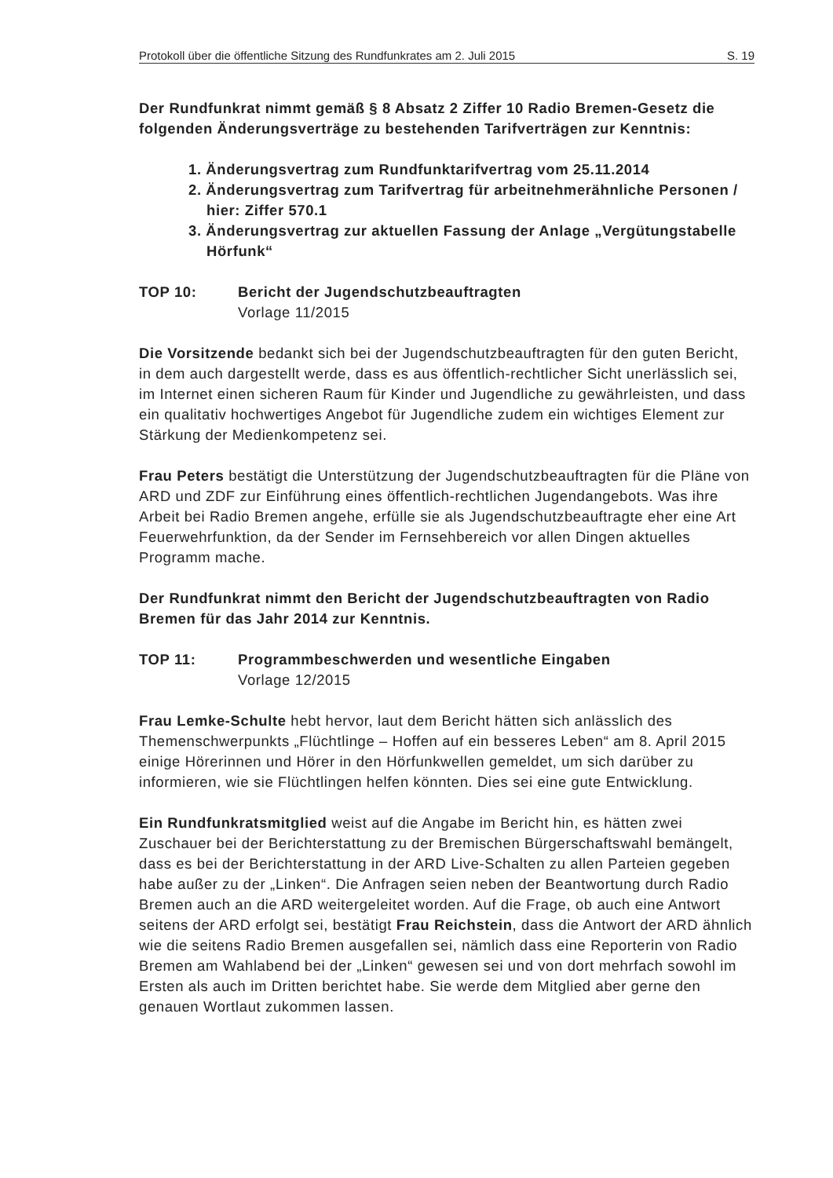Protokoll über die öffentliche Sitzung des Rundfunkrates am 2. Juli 2015 S. 19
Der Rundfunkrat nimmt gemäß § 8 Absatz 2 Ziffer 10 Radio Bremen-Gesetz die folgenden Änderungsverträge zu bestehenden Tarifverträgen zur Kenntnis:
1. Änderungsvertrag zum Rundfunktarifvertrag vom 25.11.2014
2. Änderungsvertrag zum Tarifvertrag für arbeitnehmerähnliche Personen / hier: Ziffer 570.1
3. Änderungsvertrag zur aktuellen Fassung der Anlage „Vergütungstabelle Hörfunk“
TOP 10: Bericht der Jugendschutzbeauftragten
Vorlage 11/2015
Die Vorsitzende bedankt sich bei der Jugendschutzbeauftragten für den guten Bericht, in dem auch dargestellt werde, dass es aus öffentlich-rechtlicher Sicht unerlässlich sei, im Internet einen sicheren Raum für Kinder und Jugendliche zu gewährleisten, und dass ein qualitativ hochwertiges Angebot für Jugendliche zudem ein wichtiges Element zur Stärkung der Medienkompetenz sei.
Frau Peters bestätigt die Unterstützung der Jugendschutzbeauftragten für die Pläne von ARD und ZDF zur Einführung eines öffentlich-rechtlichen Jugendangebots. Was ihre Arbeit bei Radio Bremen angehe, erfülle sie als Jugendschutzbeauftragte eher eine Art Feuerwehrfunktion, da der Sender im Fernsehbereich vor allen Dingen aktuelles Programm mache.
Der Rundfunkrat nimmt den Bericht der Jugendschutzbeauftragten von Radio Bremen für das Jahr 2014 zur Kenntnis.
TOP 11: Programmbeschwerden und wesentliche Eingaben
Vorlage 12/2015
Frau Lemke-Schulte hebt hervor, laut dem Bericht hätten sich anlässlich des Themenschwerpunkts „Flüchtlinge – Hoffen auf ein besseres Leben“ am 8. April 2015 einige Hörerinnen und Hörer in den Hörfunkwellen gemeldet, um sich darüber zu informieren, wie sie Flüchtlingen helfen könnten. Dies sei eine gute Entwicklung.
Ein Rundfunkratsmitglied weist auf die Angabe im Bericht hin, es hätten zwei Zuschauer bei der Berichterstattung zu der Bremischen Bürgerschaftswahl bemängelt, dass es bei der Berichterstattung in der ARD Live-Schalten zu allen Parteien gegeben habe außer zu der „Linken“. Die Anfragen seien neben der Beantwortung durch Radio Bremen auch an die ARD weitergeleitet worden. Auf die Frage, ob auch eine Antwort seitens der ARD erfolgt sei, bestätigt Frau Reichstein, dass die Antwort der ARD ähnlich wie die seitens Radio Bremen ausgefallen sei, nämlich dass eine Reporterin von Radio Bremen am Wahlabend bei der „Linken“ gewesen sei und von dort mehrfach sowohl im Ersten als auch im Dritten berichtet habe. Sie werde dem Mitglied aber gerne den genauen Wortlaut zukommen lassen.